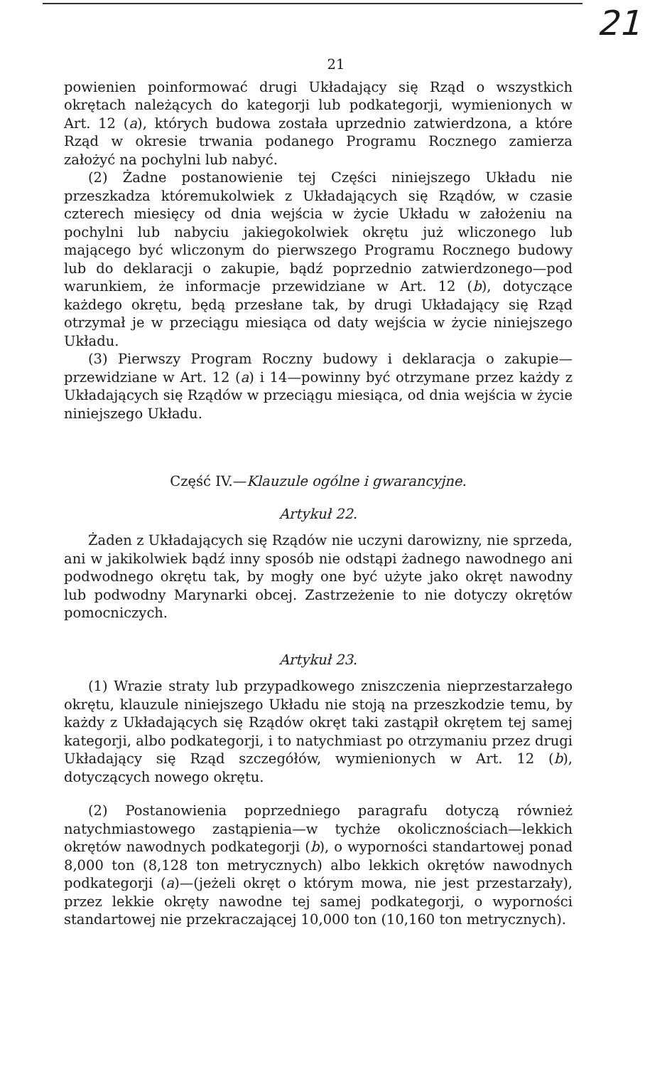21
21
powienien poinformować drugi Układający się Rząd o wszystkich okrętach należących do kategorji lub podkategorji, wymienionych w Art. 12 (a), których budowa została uprzednio zatwierdzona, a które Rząd w okresie trwania podanego Programu Rocznego zamierza założyć na pochylni lub nabyć.
(2) Żadne postanowienie tej Części niniejszego Układu nie przeszkadza któremukolwiek z Układających się Rządów, w czasie czterech miesięcy od dnia wejścia w życie Układu w założeniu na pochylni lub nabyciu jakiegokolwiek okrętu już wliczonego lub mającego być wliczonym do pierwszego Programu Rocznego budowy lub do deklaracji o zakupie, bądź poprzednio zatwierdzonego—pod warunkiem, że informacje przewidziane w Art. 12 (b), dotyczące każdego okrętu, będą przesłane tak, by drugi Układający się Rząd otrzymał je w przeciągu miesiąca od daty wejścia w życie niniejszego Układu.
(3) Pierwszy Program Roczny budowy i deklaracja o zakupie—przewidziane w Art. 12 (a) i 14—powinny być otrzymane przez każdy z Układających się Rządów w przeciągu miesiąca, od dnia wejścia w życie niniejszego Układu.
Część IV.—Klauzule ogólne i gwarancyjne.
Artykuł 22.
Żaden z Układających się Rządów nie uczyni darowizny, nie sprzeda, ani w jakikolwiek bądź inny sposób nie odstąpi żadnego nawodnego ani podwodnego okrętu tak, by mogły one być użyte jako okręt nawodny lub podwodny Marynarki obcej. Zastrzeżenie to nie dotyczy okrętów pomocniczych.
Artykuł 23.
(1) Wrazie straty lub przypadkowego zniszczenia nieprzestarzałego okrętu, klauzule niniejszego Układu nie stoją na przeszkodzie temu, by każdy z Układających się Rządów okręt taki zastąpił okrętem tej samej kategorji, albo podkategorji, i to natychmiast po otrzymaniu przez drugi Układający się Rząd szczegółów, wymienionych w Art. 12 (b), dotyczących nowego okrętu.
(2) Postanowienia poprzedniego paragrafu dotyczą również natychmiastowego zastąpienia—w tychże okolicznościach—lekkich okrętów nawodnych podkategorji (b), o wyporności standartowej ponad 8,000 ton (8,128 ton metrycznych) albo lekkich okrętów nawodnych podkategorji (a)—(jeżeli okręt o którym mowa, nie jest przestarzały), przez lekkie okręty nawodne tej samej podkategorji, o wyporności standartowej nie przekraczającej 10,000 ton (10,160 ton metrycznych).